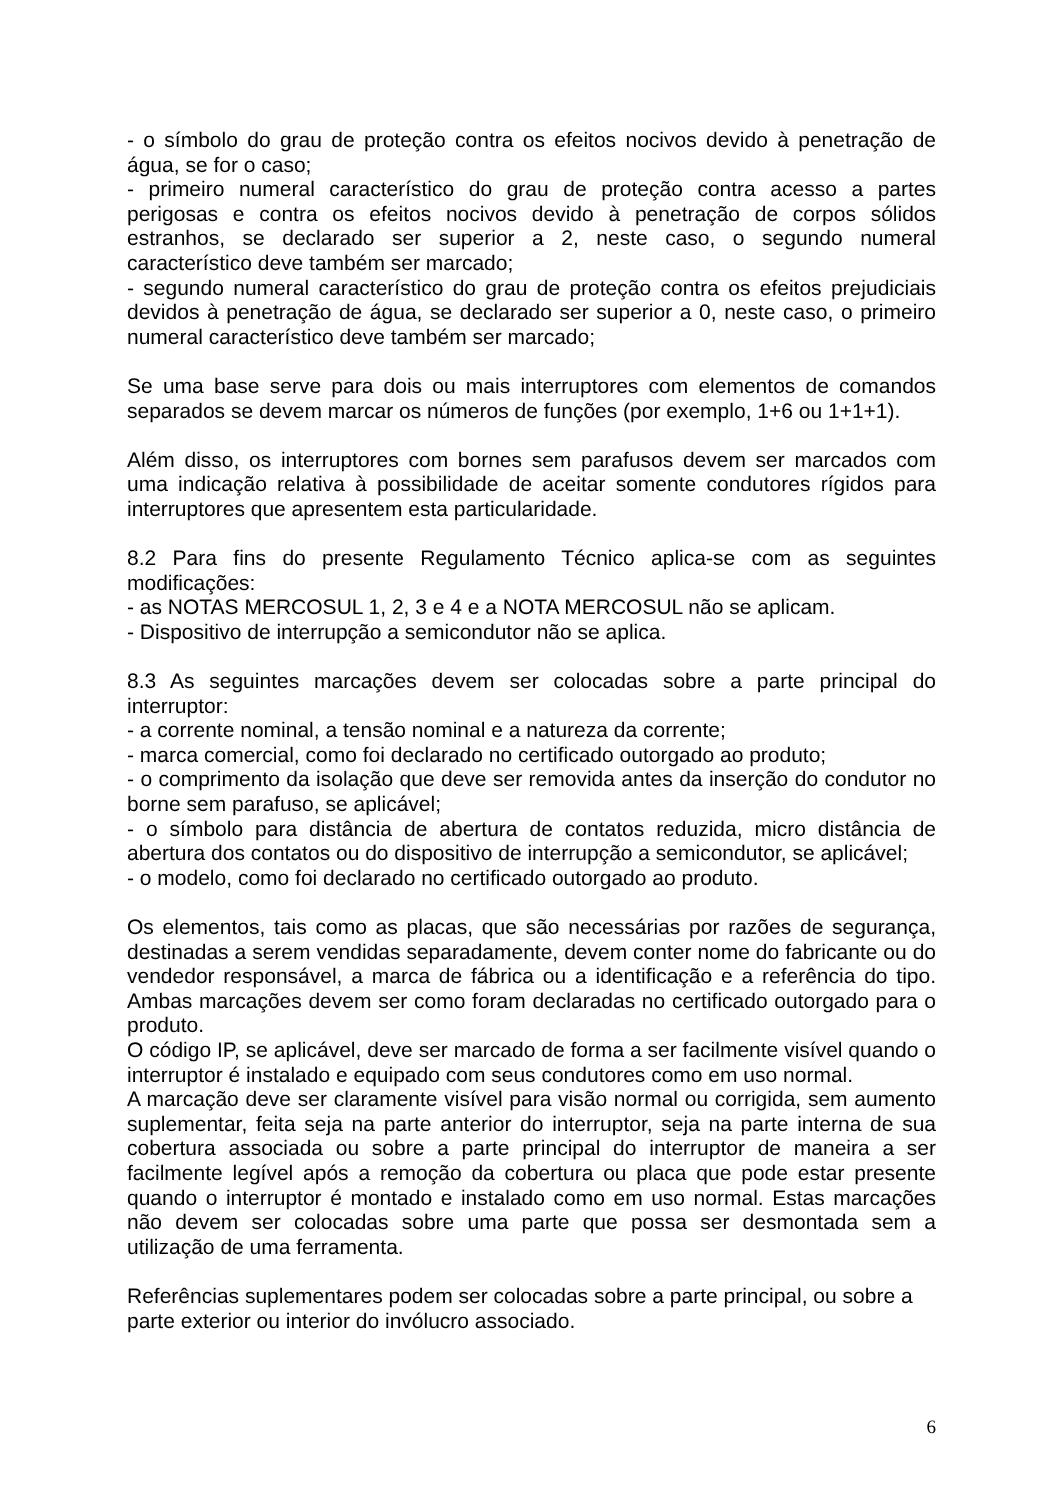- o símbolo do grau de proteção contra os efeitos nocivos devido à penetração de água, se for o caso;
- primeiro numeral característico do grau de proteção contra acesso a partes perigosas e contra os efeitos nocivos devido à penetração de corpos sólidos estranhos, se declarado ser superior a 2, neste caso, o segundo numeral característico deve também ser marcado;
- segundo numeral característico do grau de proteção contra os efeitos prejudiciais devidos à penetração de água, se declarado ser superior a 0, neste caso, o primeiro numeral característico deve também ser marcado;
Se uma base serve para dois ou mais interruptores com elementos de comandos separados se devem marcar os números de funções (por exemplo, 1+6 ou 1+1+1).
Além disso, os interruptores com bornes sem parafusos devem ser marcados com uma indicação relativa à possibilidade de aceitar somente condutores rígidos para interruptores que apresentem esta particularidade.
8.2 Para fins do presente Regulamento Técnico aplica-se com as seguintes modificações:
- as NOTAS MERCOSUL 1, 2, 3 e 4 e a NOTA MERCOSUL não se aplicam.
- Dispositivo de interrupção a semicondutor não se aplica.
8.3 As seguintes marcações devem ser colocadas sobre a parte principal do interruptor:
- a corrente nominal, a tensão nominal e a natureza da corrente;
- marca comercial, como foi declarado no certificado outorgado ao produto;
- o comprimento da isolação que deve ser removida antes da inserção do condutor no borne sem parafuso, se aplicável;
- o símbolo para distância de abertura de contatos reduzida, micro distância de abertura dos contatos ou do dispositivo de interrupção a semicondutor, se aplicável;
- o modelo, como foi declarado no certificado outorgado ao produto.
Os elementos, tais como as placas, que são necessárias por razões de segurança, destinadas a serem vendidas separadamente, devem conter nome do fabricante ou do vendedor responsável, a marca de fábrica ou a identificação e a referência do tipo. Ambas marcações devem ser como foram declaradas no certificado outorgado para o produto.
O código IP, se aplicável, deve ser marcado de forma a ser facilmente visível quando o interruptor é instalado e equipado com seus condutores como em uso normal.
A marcação deve ser claramente visível para visão normal ou corrigida, sem aumento suplementar, feita seja na parte anterior do interruptor, seja na parte interna de sua cobertura associada ou sobre a parte principal do interruptor de maneira a ser facilmente legível após a remoção da cobertura ou placa que pode estar presente quando o interruptor é montado e instalado como em uso normal. Estas marcações não devem ser colocadas sobre uma parte que possa ser desmontada sem a utilização de uma ferramenta.
Referências suplementares podem ser colocadas sobre a parte principal, ou sobre a parte exterior ou interior do invólucro associado.
6